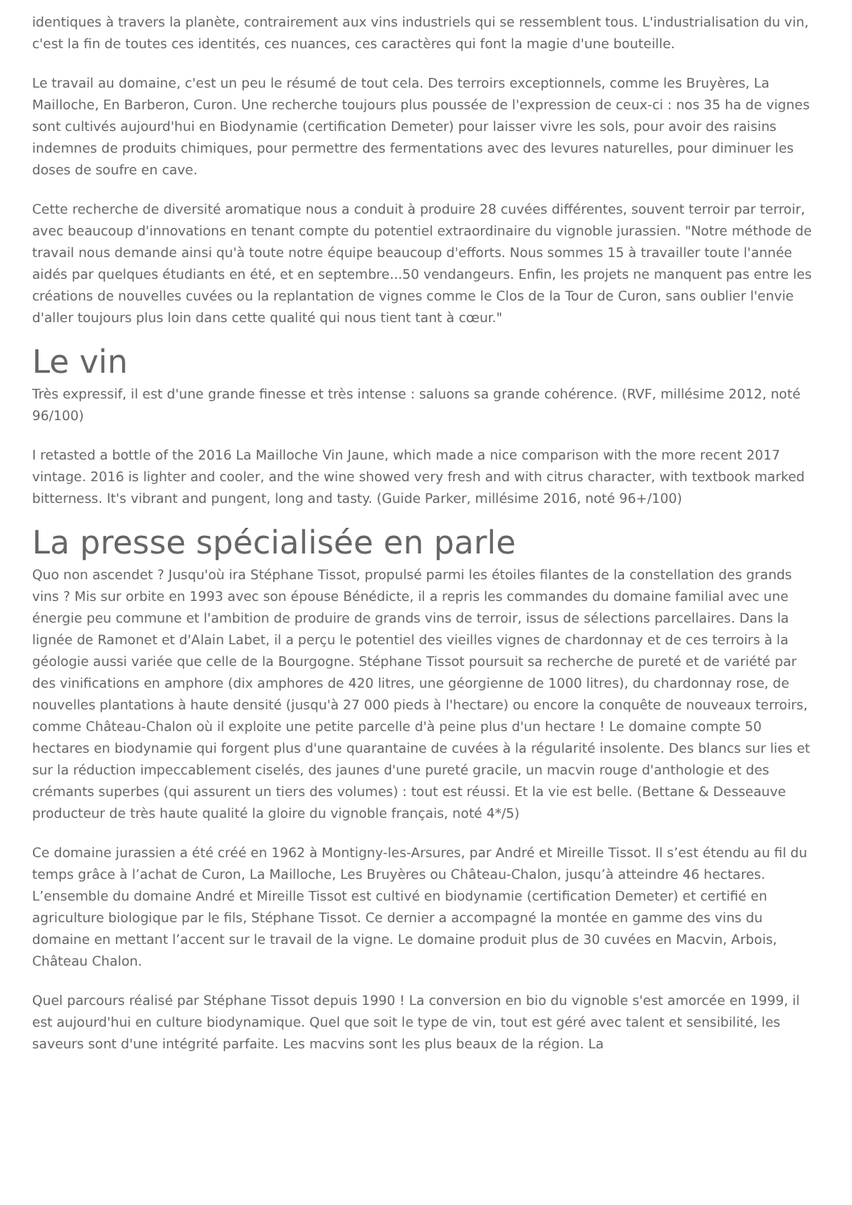identiques à travers la planète, contrairement aux vins industriels qui se ressemblent tous. L'industrialisation du vin, c'est la fin de toutes ces identités, ces nuances, ces caractères qui font la magie d'une bouteille.
Le travail au domaine, c'est un peu le résumé de tout cela. Des terroirs exceptionnels, comme les Bruyères, La Mailloche, En Barberon, Curon. Une recherche toujours plus poussée de l'expression de ceux-ci : nos 35 ha de vignes sont cultivés aujourd'hui en Biodynamie (certification Demeter) pour laisser vivre les sols, pour avoir des raisins indemnes de produits chimiques, pour permettre des fermentations avec des levures naturelles, pour diminuer les doses de soufre en cave.
Cette recherche de diversité aromatique nous a conduit à produire 28 cuvées différentes, souvent terroir par terroir, avec beaucoup d'innovations en tenant compte du potentiel extraordinaire du vignoble jurassien. "Notre méthode de travail nous demande ainsi qu'à toute notre équipe beaucoup d'efforts. Nous sommes 15 à travailler toute l'année aidés par quelques étudiants en été, et en septembre...50 vendangeurs. Enfin, les projets ne manquent pas entre les créations de nouvelles cuvées ou la replantation de vignes comme le Clos de la Tour de Curon, sans oublier l'envie d'aller toujours plus loin dans cette qualité qui nous tient tant à cœur."
Le vin
Très expressif, il est d'une grande finesse et très intense : saluons sa grande cohérence. (RVF, millésime 2012, noté 96/100)
I retasted a bottle of the 2016 La Mailloche Vin Jaune, which made a nice comparison with the more recent 2017 vintage. 2016 is lighter and cooler, and the wine showed very fresh and with citrus character, with textbook marked bitterness. It's vibrant and pungent, long and tasty. (Guide Parker, millésime 2016, noté 96+/100)
La presse spécialisée en parle
Quo non ascendet ? Jusqu'où ira Stéphane Tissot, propulsé parmi les étoiles filantes de la constellation des grands vins ? Mis sur orbite en 1993 avec son épouse Bénédicte, il a repris les commandes du domaine familial avec une énergie peu commune et l'ambition de produire de grands vins de terroir, issus de sélections parcellaires. Dans la lignée de Ramonet et d'Alain Labet, il a perçu le potentiel des vieilles vignes de chardonnay et de ces terroirs à la géologie aussi variée que celle de la Bourgogne. Stéphane Tissot poursuit sa recherche de pureté et de variété par des vinifications en amphore (dix amphores de 420 litres, une géorgienne de 1000 litres), du chardonnay rose, de nouvelles plantations à haute densité (jusqu'à 27 000 pieds à l'hectare) ou encore la conquête de nouveaux terroirs, comme Château-Chalon où il exploite une petite parcelle d'à peine plus d'un hectare ! Le domaine compte 50 hectares en biodynamie qui forgent plus d'une quarantaine de cuvées à la régularité insolente. Des blancs sur lies et sur la réduction impeccablement ciselés, des jaunes d'une pureté gracile, un macvin rouge d'anthologie et des crémants superbes (qui assurent un tiers des volumes) : tout est réussi. Et la vie est belle. (Bettane & Desseauve producteur de très haute qualité la gloire du vignoble français, noté 4*/5)
Ce domaine jurassien a été créé en 1962 à Montigny-les-Arsures, par André et Mireille Tissot. Il s’est étendu au fil du temps grâce à l’achat de Curon, La Mailloche, Les Bruyères ou Château-Chalon, jusqu’à atteindre 46 hectares. L’ensemble du domaine André et Mireille Tissot est cultivé en biodynamie (certification Demeter) et certifié en agriculture biologique par le fils, Stéphane Tissot. Ce dernier a accompagné la montée en gamme des vins du domaine en mettant l’accent sur le travail de la vigne. Le domaine produit plus de 30 cuvées en Macvin, Arbois, Château Chalon.
Quel parcours réalisé par Stéphane Tissot depuis 1990 ! La conversion en bio du vignoble s'est amorcée en 1999, il est aujourd'hui en culture biodynamique. Quel que soit le type de vin, tout est géré avec talent et sensibilité, les saveurs sont d'une intégrité parfaite. Les macvins sont les plus beaux de la région. La